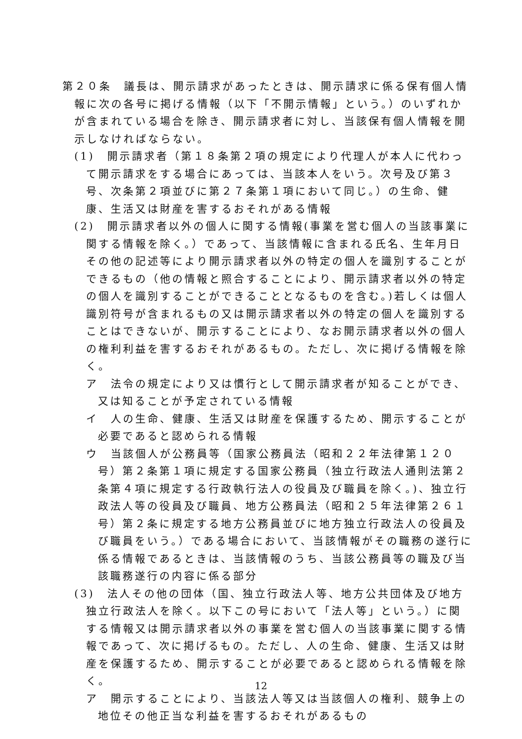第２０条　議長は、開示請求があったときは、開示請求に係る保有個人情報に次の各号に掲げる情報（以下「不開示情報」という。）のいずれかが含まれている場合を除き、開示請求者に対し、当該保有個人情報を開示しなければならない。
(1)　開示請求者（第１８条第２項の規定により代理人が本人に代わって開示請求をする場合にあっては、当該本人をいう。次号及び第３号、次条第２項並びに第２７条第１項において同じ。）の生命、健康、生活又は財産を害するおそれがある情報
(2)　開示請求者以外の個人に関する情報(事業を営む個人の当該事業に関する情報を除く。）であって、当該情報に含まれる氏名、生年月日その他の記述等により開示請求者以外の特定の個人を識別することができるもの（他の情報と照合することにより、開示請求者以外の特定の個人を識別することができることとなるものを含む。)若しくは個人識別符号が含まれるもの又は開示請求者以外の特定の個人を識別することはできないが、開示することにより、なお開示請求者以外の個人の権利利益を害するおそれがあるもの。ただし、次に掲げる情報を除く。
ア　法令の規定により又は慣行として開示請求者が知ることができ、又は知ることが予定されている情報
イ　人の生命、健康、生活又は財産を保護するため、開示することが必要であると認められる情報
ウ　当該個人が公務員等（国家公務員法（昭和２２年法律第１２０号）第２条第１項に規定する国家公務員（独立行政法人通則法第２条第４項に規定する行政執行法人の役員及び職員を除く。)、独立行政法人等の役員及び職員、地方公務員法（昭和２５年法律第２６１号）第２条に規定する地方公務員並びに地方独立行政法人の役員及び職員をいう。）である場合において、当該情報がその職務の遂行に係る情報であるときは、当該情報のうち、当該公務員等の職及び当該職務遂行の内容に係る部分
(3)　法人その他の団体（国、独立行政法人等、地方公共団体及び地方独立行政法人を除く。以下この号において「法人等」という。）に関する情報又は開示請求者以外の事業を営む個人の当該事業に関する情報であって、次に掲げるもの。ただし、人の生命、健康、生活又は財産を保護するため、開示することが必要であると認められる情報を除く。
ア　開示することにより、当該法人等又は当該個人の権利、競争上の地位その他正当な利益を害するおそれがあるもの
12